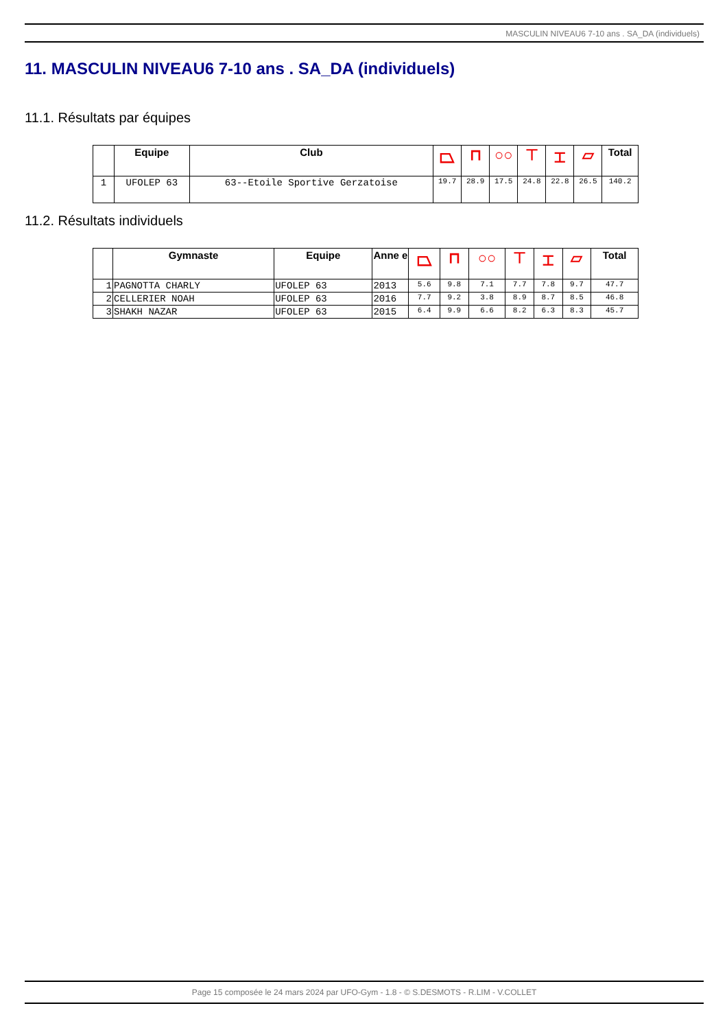MASCULIN NIVEAU6 7-10 ans . SA_DA (individuels)
11. MASCULIN NIVEAU6 7-10 ans . SA_DA (individuels)
11.1. Résultats par équipes
| | Equipe | Club | ⏢ | ⊓ | ○○ | ⊤ | ⌶ | ▱ | Total |
| --- | --- | --- | --- | --- | --- | --- | --- | --- | --- |
| 1 | UFOLEP 63 | 63--Etoile Sportive Gerzatoise | 19.7 | 28.9 | 17.5 | 24.8 | 22.8 | 26.5 | 140.2 |
11.2. Résultats individuels
| | Gymnaste | Equipe | Anne e | ⏢ | ⊓ | ○○ | ⊤ | ⌶ | ▱ | Total |
| --- | --- | --- | --- | --- | --- | --- | --- | --- | --- | --- |
| 1 | PAGNOTTA CHARLY | UFOLEP 63 | 2013 | 5.6 | 9.8 | 7.1 | 7.7 | 7.8 | 9.7 | 47.7 |
| 2 | CELLERIER NOAH | UFOLEP 63 | 2016 | 7.7 | 9.2 | 3.8 | 8.9 | 8.7 | 8.5 | 46.8 |
| 3 | SHAKH NAZAR | UFOLEP 63 | 2015 | 6.4 | 9.9 | 6.6 | 8.2 | 6.3 | 8.3 | 45.7 |
Page 15 composée le 24 mars 2024 par UFO-Gym - 1.8 - © S.DESMOTS - R.LIM - V.COLLET